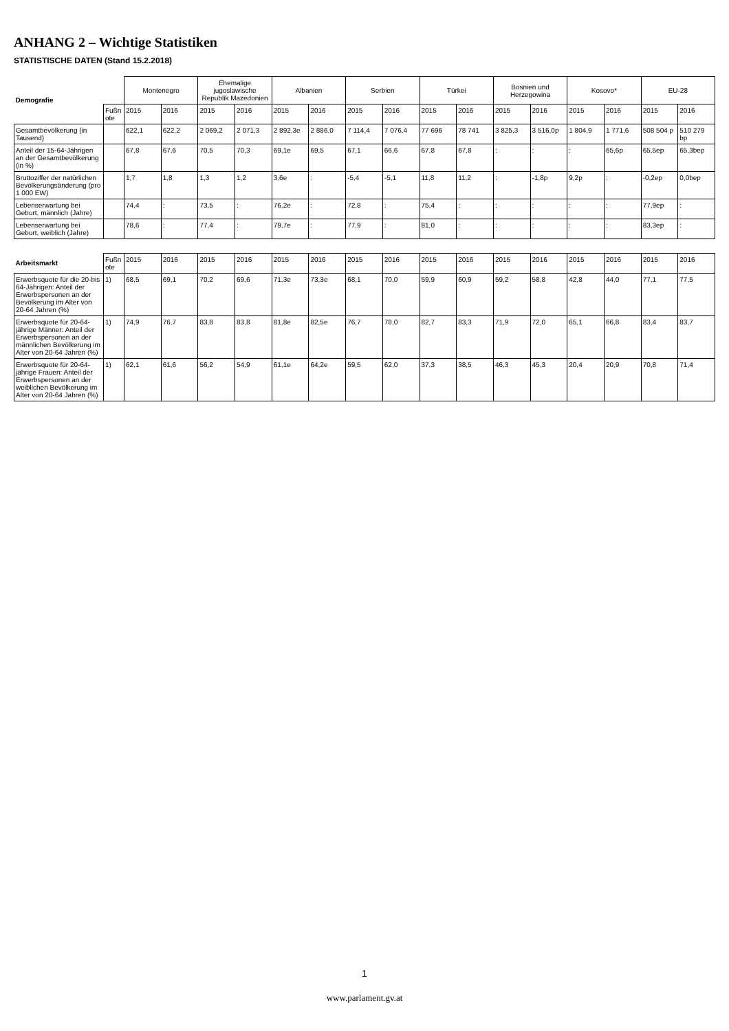ANHANG 2 – Wichtige Statistiken
STATISTISCHE DATEN (Stand 15.2.2018)
| Demografie | | Montenegro | | Ehemalige jugoslawische Republik Mazedonien | | Albanien | | Serbien | | Türkei | | Bosnien und Herzegowina | | Kosovo* | | EU-28 | |
| --- | --- | --- | --- | --- | --- | --- | --- | --- | --- | --- | --- | --- | --- | --- | --- | --- | --- |
| | Fußnote | 2015 | 2016 | 2015 | 2016 | 2015 | 2016 | 2015 | 2016 | 2015 | 2016 | 2015 | 2016 | 2015 | 2016 | 2015 | 2016 |
| Gesamtbevölkerung (in Tausend) | | 622,1 | 622,2 | 2 069,2 | 2 071,3 | 2 892,3e | 2 886,0 | 7 114,4 | 7 076,4 | 77 696 | 78 741 | 3 825,3 | 3 516,0p | 1 804,9 | 1 771,6 | 508 504 p | 510 279 bp |
| Anteil der 15-64-Jährigen an der Gesamtbevölkerung (in %) | | 67,8 | 67,6 | 70,5 | 70,3 | 69,1e | 69,5 | 67,1 | 66,6 | 67,8 | 67,8 | : | : | : | 65,6p | 65,5ep | 65,3bep |
| Bruttoziffer der natürlichen Bevölkerungsänderung (pro 1 000 EW) | | 1,7 | 1,8 | 1,3 | 1,2 | 3,6e | : | -5,4 | -5,1 | 11,8 | 11,2 | : | -1,8p | 9,2p | : | -0,2ep | 0,0bep |
| Lebenserwartung bei Geburt, männlich (Jahre) | | 74,4 | : | 73,5 | : | 76,2e | : | 72,8 | : | 75,4 | : | : | : | : | : | 77,9ep | : |
| Lebenserwartung bei Geburt, weiblich (Jahre) | | 78,6 | : | 77,4 | : | 79,7e | : | 77,9 | : | 81,0 | : | : | : | : | : | 83,3ep | : |
| Arbeitsmarkt | Fußnote | 2015 | 2016 | 2015 | 2016 | 2015 | 2016 | 2015 | 2016 | 2015 | 2016 | 2015 | 2016 | 2015 | 2016 | 2015 | 2016 |
| --- | --- | --- | --- | --- | --- | --- | --- | --- | --- | --- | --- | --- | --- | --- | --- | --- | --- |
| Erwerbsquote für die 20-bis 64-Jährigen: Anteil der Erwerbspersonen an der Bevölkerung im Alter von 20-64 Jahren (%) | 1) | 68,5 | 69,1 | 70,2 | 69,6 | 71,3e | 73,3e | 68,1 | 70,0 | 59,9 | 60,9 | 59,2 | 58,8 | 42,8 | 44,0 | 77,1 | 77,5 |
| Erwerbsquote für 20-64-jährige Männer: Anteil der Erwerbspersonen an der männlichen Bevölkerung im Alter von 20-64 Jahren (%) | 1) | 74,9 | 76,7 | 83,8 | 83,8 | 81,8e | 82,5e | 76,7 | 78,0 | 82,7 | 83,3 | 71,9 | 72,0 | 65,1 | 66,8 | 83,4 | 83,7 |
| Erwerbsquote für 20-64-jährige Frauen: Anteil der Erwerbspersonen an der weiblichen Bevölkerung im Alter von 20-64 Jahren (%) | 1) | 62,1 | 61,6 | 56,2 | 54,9 | 61,1e | 64,2e | 59,5 | 62,0 | 37,3 | 38,5 | 46,3 | 45,3 | 20,4 | 20,9 | 70,8 | 71,4 |
1
www.parlament.gv.at